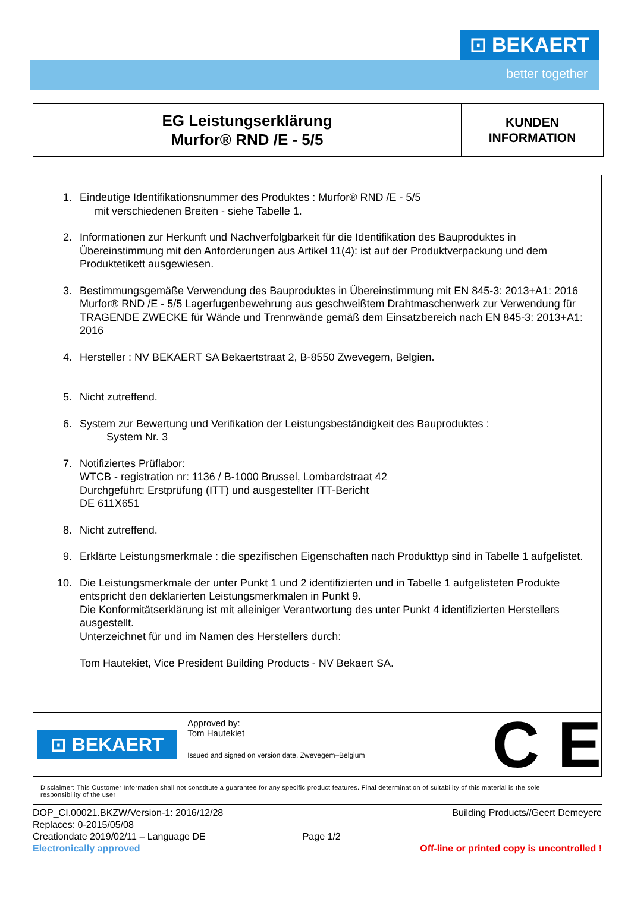⊡ BEKAERT
better together
| EG Leistungserklärung Murfor® RND /E - 5/5 | KUNDEN INFORMATION |
1. Eindeutige Identifikationsnummer des Produktes : Murfor® RND /E - 5/5
mit verschiedenen Breiten - siehe Tabelle 1.
2. Informationen zur Herkunft und Nachverfolgbarkeit für die Identifikation des Bauproduktes in Übereinstimmung mit den Anforderungen aus Artikel 11(4): ist auf der Produktverpackung und dem Produktetikett ausgewiesen.
3. Bestimmungsgemäße Verwendung des Bauproduktes in Übereinstimmung mit EN 845-3: 2013+A1: 2016
Murfor® RND /E - 5/5 Lagerfugenbewehrung aus geschweißtem Drahtmaschenwerk zur Verwendung für TRAGENDE ZWECKE für Wände und Trennwände gemäß dem Einsatzbereich nach EN 845-3: 2013+A1: 2016
4. Hersteller : NV BEKAERT SA Bekaertstraat 2, B-8550 Zwevegem, Belgien.
5. Nicht zutreffend.
6. System zur Bewertung und Verifikation der Leistungsbeständigkeit des Bauproduktes :
System Nr. 3
7. Notifiziertes Prüflabor:
WTCB - registration nr: 1136 / B-1000 Brussel, Lombardstraat 42
Durchgeführt: Erstprüfung (ITT) und ausgestellter ITT-Bericht
DE 611X651
8. Nicht zutreffend.
9. Erklärte Leistungsmerkmale : die spezifischen Eigenschaften nach Produkttyp sind in Tabelle 1 aufgelistet.
10. Die Leistungsmerkmale der unter Punkt 1 und 2 identifizierten und in Tabelle 1 aufgelisteten Produkte entspricht den deklarierten Leistungsmerkmalen in Punkt 9.
Die Konformitätserklärung ist mit alleiniger Verantwortung des unter Punkt 4 identifizierten Herstellers ausgestellt.
Unterzeichnet für und im Namen des Herstellers durch:
Tom Hautekiet, Vice President Building Products - NV Bekaert SA.
⊡ BEKAERT
Approved by:
Tom Hautekiet
Issued and signed on version date, Zwevegem–Belgium
C E
Disclaimer: This Customer Information shall not constitute a guarantee for any specific product features. Final determination of suitability of this material is the sole responsibility of the user
DOP_CI.00021.BKZW/Version-1: 2016/12/28
Replaces: 0-2015/05/08
Creationdate 2019/02/11 – Language DE
Electronically approved
Page 1/2
Building Products//Geert Demeyere
Off-line or printed copy is uncontrolled !